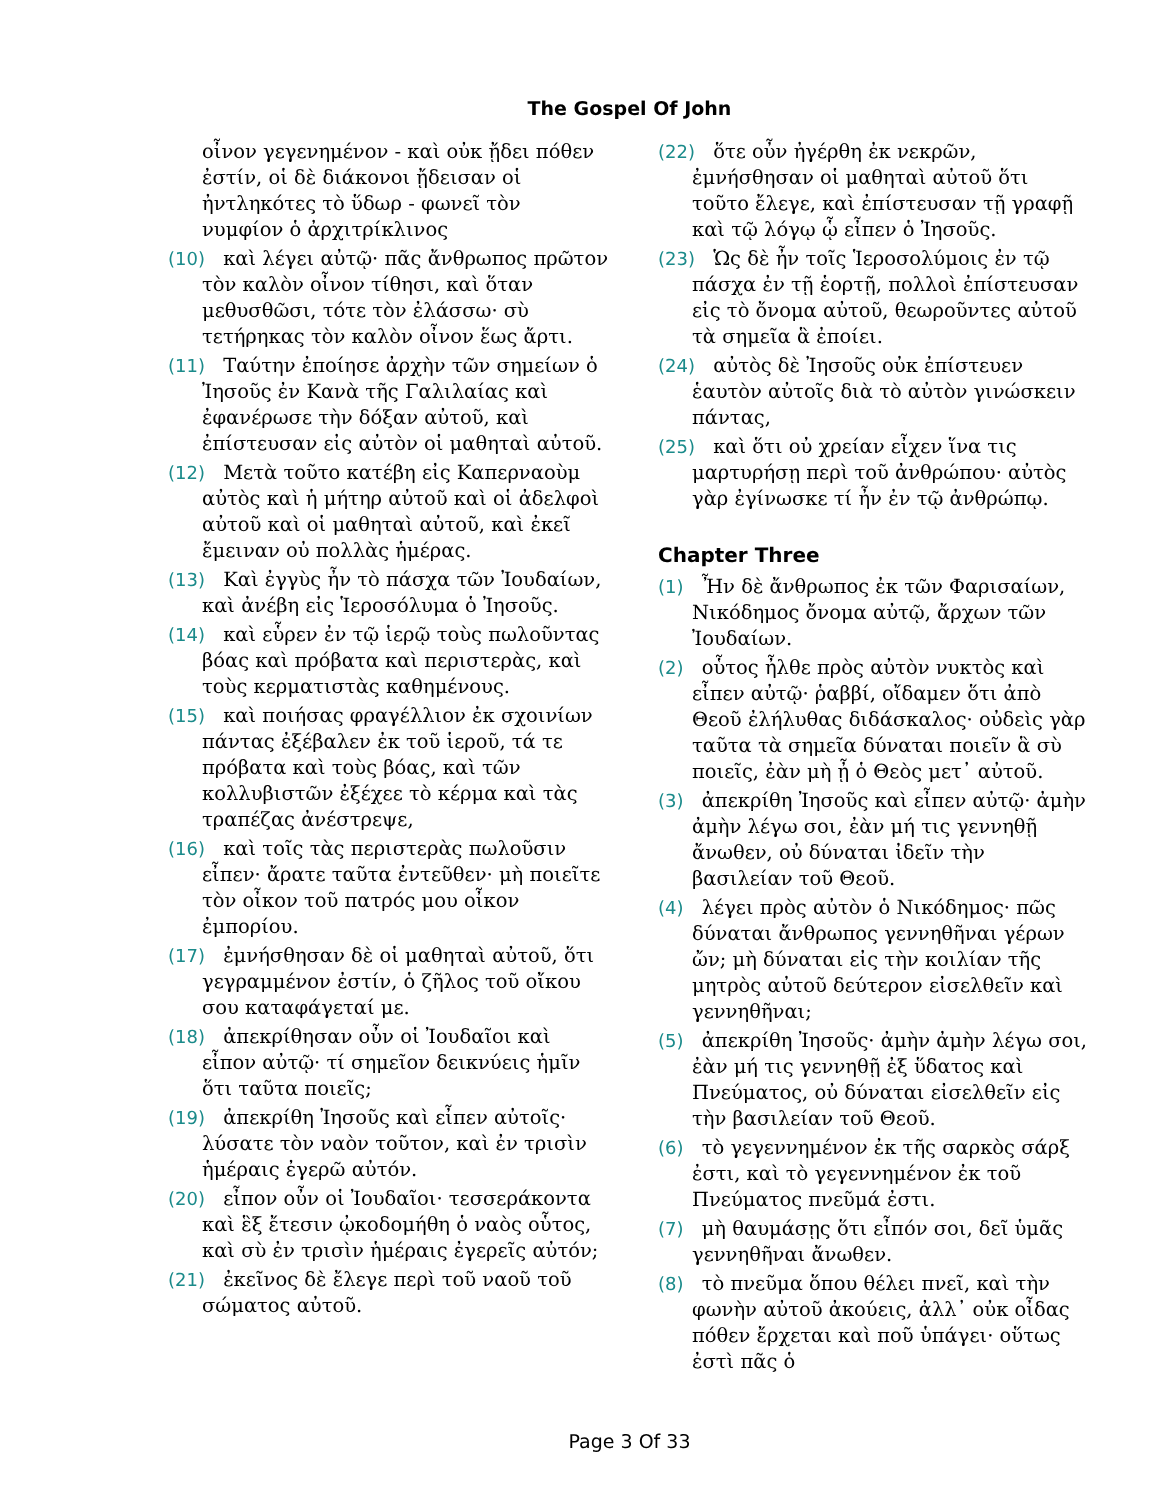The Gospel Of John
οἶνον γεγενημένον - καὶ οὐκ ᾔδει πόθεν ἐστίν, οἱ δὲ διάκονοι ᾔδεισαν οἱ ἠντληκότες τὸ ὕδωρ - φωνεῖ τὸν νυμφίον ὁ ἀρχιτρίκλινος
(10) καὶ λέγει αὐτῷ· πᾶς ἄνθρωπος πρῶτον τὸν καλὸν οἶνον τίθησι, καὶ ὅταν μεθυσθῶσι, τότε τὸν ἐλάσσω· σὺ τετήρηκας τὸν καλὸν οἶνον ἕως ἄρτι.
(11) Ταύτην ἐποίησε ἀρχὴν τῶν σημείων ὁ Ἰησοῦς ἐν Κανὰ τῆς Γαλιλαίας καὶ ἐφανέρωσε τὴν δόξαν αὐτοῦ, καὶ ἐπίστευσαν εἰς αὐτὸν οἱ μαθηταὶ αὐτοῦ.
(12) Μετὰ τοῦτο κατέβη εἰς Καπερναοὺμ αὐτὸς καὶ ἡ μήτηρ αὐτοῦ καὶ οἱ ἀδελφοὶ αὐτοῦ καὶ οἱ μαθηταὶ αὐτοῦ, καὶ ἐκεῖ ἔμειναν οὐ πολλὰς ἡμέρας.
(13) Καὶ ἐγγὺς ἦν τὸ πάσχα τῶν Ἰουδαίων, καὶ ἀνέβη εἰς Ἱεροσόλυμα ὁ Ἰησοῦς.
(14) καὶ εὗρεν ἐν τῷ ἱερῷ τοὺς πωλοῦντας βόας καὶ πρόβατα καὶ περιστερὰς, καὶ τοὺς κερματιστὰς καθημένους.
(15) καὶ ποιήσας φραγέλλιον ἐκ σχοινίων πάντας ἐξέβαλεν ἐκ τοῦ ἱεροῦ, τά τε πρόβατα καὶ τοὺς βόας, καὶ τῶν κολλυβιστῶν ἐξέχεε τὸ κέρμα καὶ τὰς τραπέζας ἀνέστρεψε,
(16) καὶ τοῖς τὰς περιστερὰς πωλοῦσιν εἶπεν· ἄρατε ταῦτα ἐντεῦθεν· μὴ ποιεῖτε τὸν οἶκον τοῦ πατρός μου οἶκον ἐμπορίου.
(17) ἐμνήσθησαν δὲ οἱ μαθηταὶ αὐτοῦ, ὅτι γεγραμμένον ἐστίν, ὁ ζῆλος τοῦ οἴκου σου καταφάγεταί με.
(18) ἀπεκρίθησαν οὖν οἱ Ἰουδαῖοι καὶ εἶπον αὐτῷ· τί σημεῖον δεικνύεις ἡμῖν ὅτι ταῦτα ποιεῖς;
(19) ἀπεκρίθη Ἰησοῦς καὶ εἶπεν αὐτοῖς· λύσατε τὸν ναὸν τοῦτον, καὶ ἐν τρισὶν ἡμέραις ἐγερῶ αὐτόν.
(20) εἶπον οὖν οἱ Ἰουδαῖοι· τεσσεράκοντα καὶ ἓξ ἔτεσιν ᾠκοδομήθη ὁ ναὸς οὗτος, καὶ σὺ ἐν τρισὶν ἡμέραις ἐγερεῖς αὐτόν;
(21) ἐκεῖνος δὲ ἔλεγε περὶ τοῦ ναοῦ τοῦ σώματος αὐτοῦ.
(22) ὅτε οὖν ἠγέρθη ἐκ νεκρῶν, ἐμνήσθησαν οἱ μαθηταὶ αὐτοῦ ὅτι τοῦτο ἔλεγε, καὶ ἐπίστευσαν τῇ γραφῇ καὶ τῷ λόγῳ ᾧ εἶπεν ὁ Ἰησοῦς.
(23) Ὡς δὲ ἦν τοῖς Ἱεροσολύμοις ἐν τῷ πάσχα ἐν τῇ ἑορτῇ, πολλοὶ ἐπίστευσαν εἰς τὸ ὄνομα αὐτοῦ, θεωροῦντες αὐτοῦ τὰ σημεῖα ἃ ἐποίει.
(24) αὐτὸς δὲ Ἰησοῦς οὐκ ἐπίστευεν ἑαυτὸν αὐτοῖς διὰ τὸ αὐτὸν γινώσκειν πάντας,
(25) καὶ ὅτι οὐ χρείαν εἶχεν ἵνα τις μαρτυρήσῃ περὶ τοῦ ἀνθρώπου· αὐτὸς γὰρ ἐγίνωσκε τί ἦν ἐν τῷ ἀνθρώπῳ.
Chapter Three
(1) Ἦν δὲ ἄνθρωπος ἐκ τῶν Φαρισαίων, Νικόδημος ὄνομα αὐτῷ, ἄρχων τῶν Ἰουδαίων.
(2) οὗτος ἦλθε πρὸς αὐτὸν νυκτὸς καὶ εἶπεν αὐτῷ· ῥαββί, οἴδαμεν ὅτι ἀπὸ Θεοῦ ἐλήλυθας διδάσκαλος· οὐδεὶς γὰρ ταῦτα τὰ σημεῖα δύναται ποιεῖν ἃ σὺ ποιεῖς, ἐὰν μὴ ᾖ ὁ Θεὸς μετ᾽ αὐτοῦ.
(3) ἀπεκρίθη Ἰησοῦς καὶ εἶπεν αὐτῷ· ἀμὴν ἀμὴν λέγω σοι, ἐὰν μή τις γεννηθῇ ἄνωθεν, οὐ δύναται ἰδεῖν τὴν βασιλείαν τοῦ Θεοῦ.
(4) λέγει πρὸς αὐτὸν ὁ Νικόδημος· πῶς δύναται ἄνθρωπος γεννηθῆναι γέρων ὤν; μὴ δύναται εἰς τὴν κοιλίαν τῆς μητρὸς αὐτοῦ δεύτερον εἰσελθεῖν καὶ γεννηθῆναι;
(5) ἀπεκρίθη Ἰησοῦς· ἀμὴν ἀμὴν λέγω σοι, ἐὰν μή τις γεννηθῇ ἐξ ὕδατος καὶ Πνεύματος, οὐ δύναται εἰσελθεῖν εἰς τὴν βασιλείαν τοῦ Θεοῦ.
(6) τὸ γεγεννημένον ἐκ τῆς σαρκὸς σάρξ ἐστι, καὶ τὸ γεγεννημένον ἐκ τοῦ Πνεύματος πνεῦμά ἐστι.
(7) μὴ θαυμάσῃς ὅτι εἶπόν σοι, δεῖ ὑμᾶς γεννηθῆναι ἄνωθεν.
(8) τὸ πνεῦμα ὅπου θέλει πνεῖ, καὶ τὴν φωνὴν αὐτοῦ ἀκούεις, ἀλλ᾽ οὐκ οἶδας πόθεν ἔρχεται καὶ ποῦ ὑπάγει· οὕτως ἐστὶ πᾶς ὁ
Page 3 Of 33